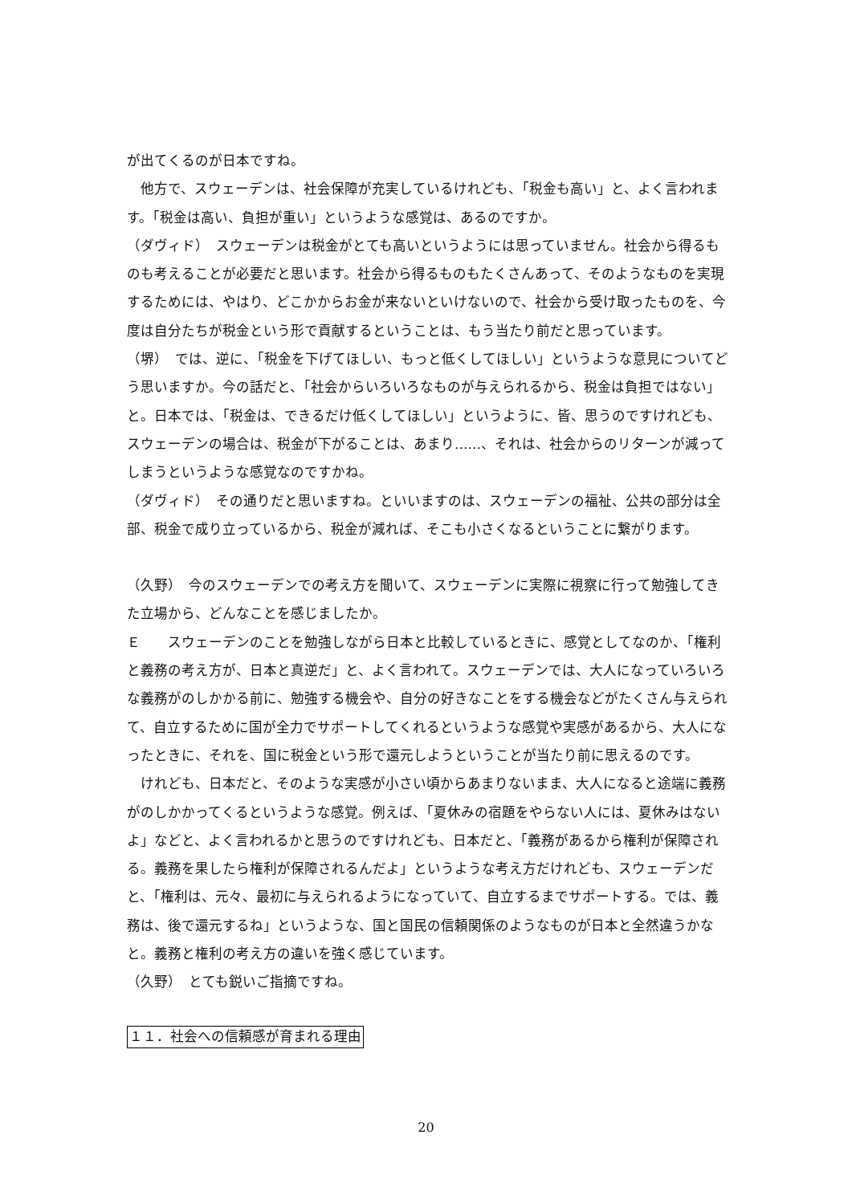が出てくるのが日本ですね。
　他方で、スウェーデンは、社会保障が充実しているけれども、「税金も高い」と、よく言われます。「税金は高い、負担が重い」というような感覚は、あるのですか。
（ダヴィド）　スウェーデンは税金がとても高いというようには思っていません。社会から得るものも考えることが必要だと思います。社会から得るものもたくさんあって、そのようなものを実現するためには、やはり、どこかからお金が来ないといけないので、社会から受け取ったものを、今度は自分たちが税金という形で貢献するということは、もう当たり前だと思っています。
（堺）　では、逆に、「税金を下げてほしい、もっと低くしてほしい」というような意見についてどう思いますか。今の話だと、「社会からいろいろなものが与えられるから、税金は負担ではない」と。日本では、「税金は、できるだけ低くしてほしい」というように、皆、思うのですけれども、スウェーデンの場合は、税金が下がることは、あまり……、それは、社会からのリターンが減ってしまうというような感覚なのですかね。
（ダヴィド）　その通りだと思いますね。といいますのは、スウェーデンの福祉、公共の部分は全部、税金で成り立っているから、税金が減れば、そこも小さくなるということに繋がります。
（久野）　今のスウェーデンでの考え方を聞いて、スウェーデンに実際に視察に行って勉強してきた立場から、どんなことを感じましたか。
Ｅ　　スウェーデンのことを勉強しながら日本と比較しているときに、感覚としてなのか、「権利と義務の考え方が、日本と真逆だ」と、よく言われて。スウェーデンでは、大人になっていろいろな義務がのしかかる前に、勉強する機会や、自分の好きなことをする機会などがたくさん与えられて、自立するために国が全力でサポートしてくれるというような感覚や実感があるから、大人になったときに、それを、国に税金という形で還元しようということが当たり前に思えるのです。
　けれども、日本だと、そのような実感が小さい頃からあまりないまま、大人になると途端に義務がのしかかってくるというような感覚。例えば、「夏休みの宿題をやらない人には、夏休みはないよ」などと、よく言われるかと思うのですけれども、日本だと、「義務があるから権利が保障される。義務を果したら権利が保障されるんだよ」というような考え方だけれども、スウェーデンだと、「権利は、元々、最初に与えられるようになっていて、自立するまでサポートする。では、義務は、後で還元するね」というような、国と国民の信頼関係のようなものが日本と全然違うかなと。義務と権利の考え方の違いを強く感じています。
（久野）　とても鋭いご指摘ですね。
１１．社会への信頼感が育まれる理由
20